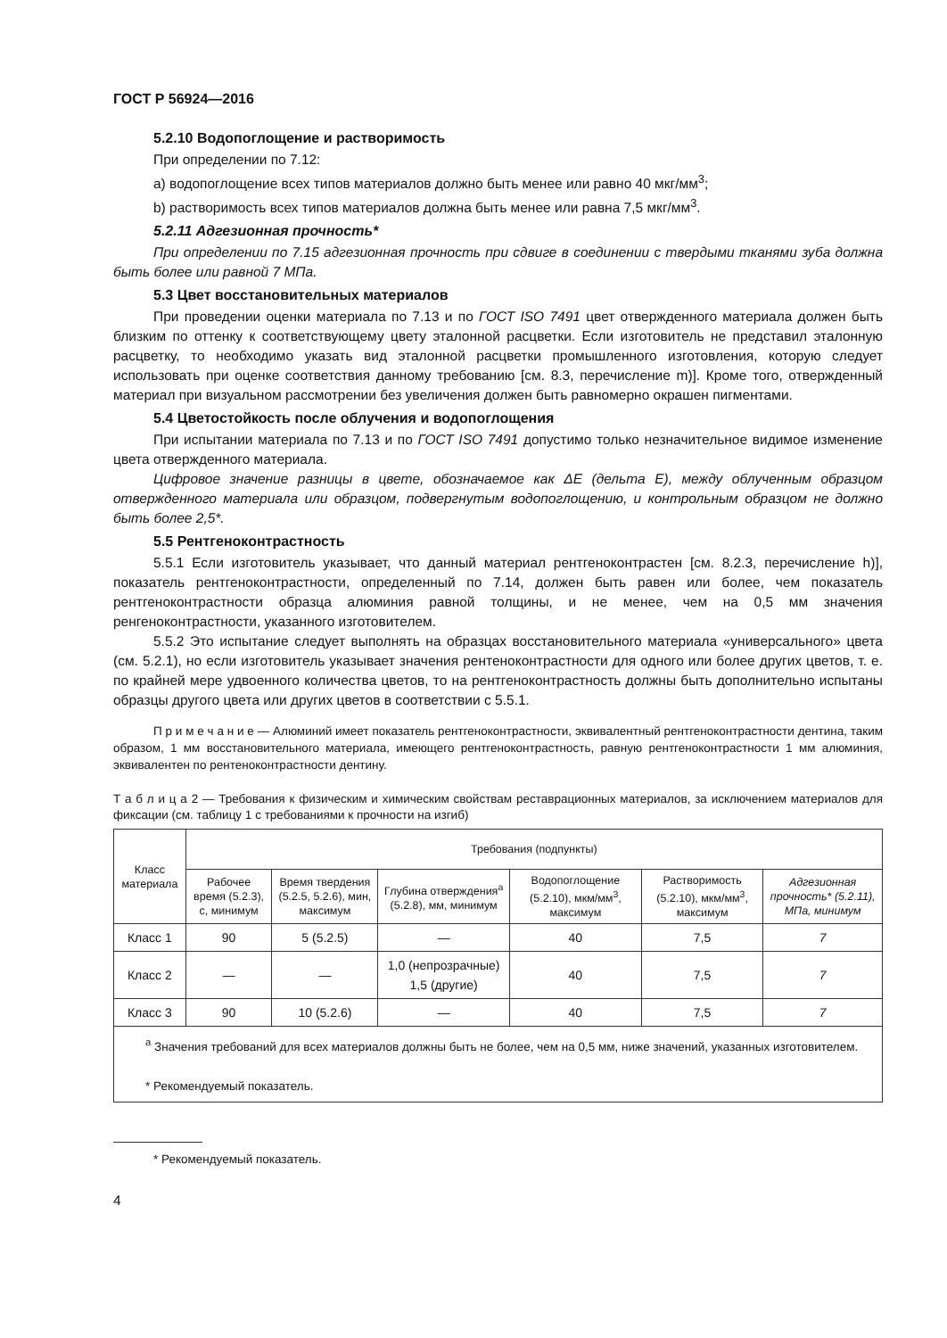ГОСТ Р 56924—2016
5.2.10 Водопоглощение и растворимость
При определении по 7.12:
а) водопоглощение всех типов материалов должно быть менее или равно 40 мкг/мм<sup>3</sup>;
b) растворимость всех типов материалов должна быть менее или равна 7,5 мкг/мм<sup>3</sup>.
5.2.11 Адгезионная прочность*
При определении по 7.15 адгезионная прочность при сдвиге в соединении с твердыми тканями зуба должна быть более или равной 7 МПа.
5.3 Цвет восстановительных материалов
При проведении оценки материала по 7.13 и по ГОСТ ISO 7491 цвет отвержденного материала должен быть близким по оттенку к соответствующему цвету эталонной расцветки. Если изготовитель не представил эталонную расцветку, то необходимо указать вид эталонной расцветки промышленного изготовления, которую следует использовать при оценке соответствия данному требованию [см. 8.3, перечисление m)]. Кроме того, отвержденный материал при визуальном рассмотрении без увеличения должен быть равномерно окрашен пигментами.
5.4 Цветостойкость после облучения и водопоглощения
При испытании материала по 7.13 и по ГОСТ ISO 7491 допустимо только незначительное видимое изменение цвета отвержденного материала.
Цифровое значение разницы в цвете, обозначаемое как ΔE (дельта E), между облученным образцом отвержденного материала или образцом, подвергнутым водопоглощению, и контрольным образцом не должно быть более 2,5*.
5.5 Рентгеноконтрастность
5.5.1 Если изготовитель указывает, что данный материал рентгеноконтрастен [см. 8.2.3, перечисление h)], показатель рентгеноконтрастности, определенный по 7.14, должен быть равен или более, чем показатель рентгеноконтрастности образца алюминия равной толщины, и не менее, чем на 0,5 мм значения ренгеноконтрастности, указанного изготовителем.
5.5.2 Это испытание следует выполнять на образцах восстановительного материала «универсального» цвета (см. 5.2.1), но если изготовитель указывает значения рентеноконтрастности для одного или более других цветов, т. е. по крайней мере удвоенного количества цветов, то на рентгеноконтрастность должны быть дополнительно испытаны образцы другого цвета или других цветов в соответствии с 5.5.1.
П р и м е ч а н и е — Алюминий имеет показатель рентгеноконтрастности, эквивалентный рентгеноконтрастности дентина, таким образом, 1 мм восстановительного материала, имеющего рентгеноконтрастность, равную рентгеноконтрастности 1 мм алюминия, эквивалентен по рентеноконтрастности дентину.
Т а б л и ц а 2 — Требования к физическим и химическим свойствам реставрационных материалов, за исключением материалов для фиксации (см. таблицу 1 с требованиями к прочности на изгиб)
| Класс материала | Требования (подпункты) | | | | | |
| --- | --- | --- | --- | --- | --- | --- |
| | Рабочее время (5.2.3), с, минимум | Время твердения (5.2.5, 5.2.6), мин, максимум | Глубина отверждения<sup>a</sup> (5.2.8), мм, минимум | Водопоглощение (5.2.10), мкм/мм<sup>3</sup>, максимум | Растворимость (5.2.10), мкм/мм<sup>3</sup>, максимум | Адгезионная прочность* (5.2.11), МПа, минимум |
| Класс 1 | 90 | 5 (5.2.5) | — | 40 | 7,5 | 7 |
| Класс 2 | — | — | 1,0 (непрозрачные) 1,5 (другие) | 40 | 7,5 | 7 |
| Класс 3 | 90 | 10 (5.2.6) | — | 40 | 7,5 | 7 |
| <sup>a</sup> Значения требований для всех материалов должны быть не более, чем на 0,5 мм, ниже значений, указанных изготовителем. * Рекомендуемый показатель. | | | | | | |
* Рекомендуемый показатель.
4